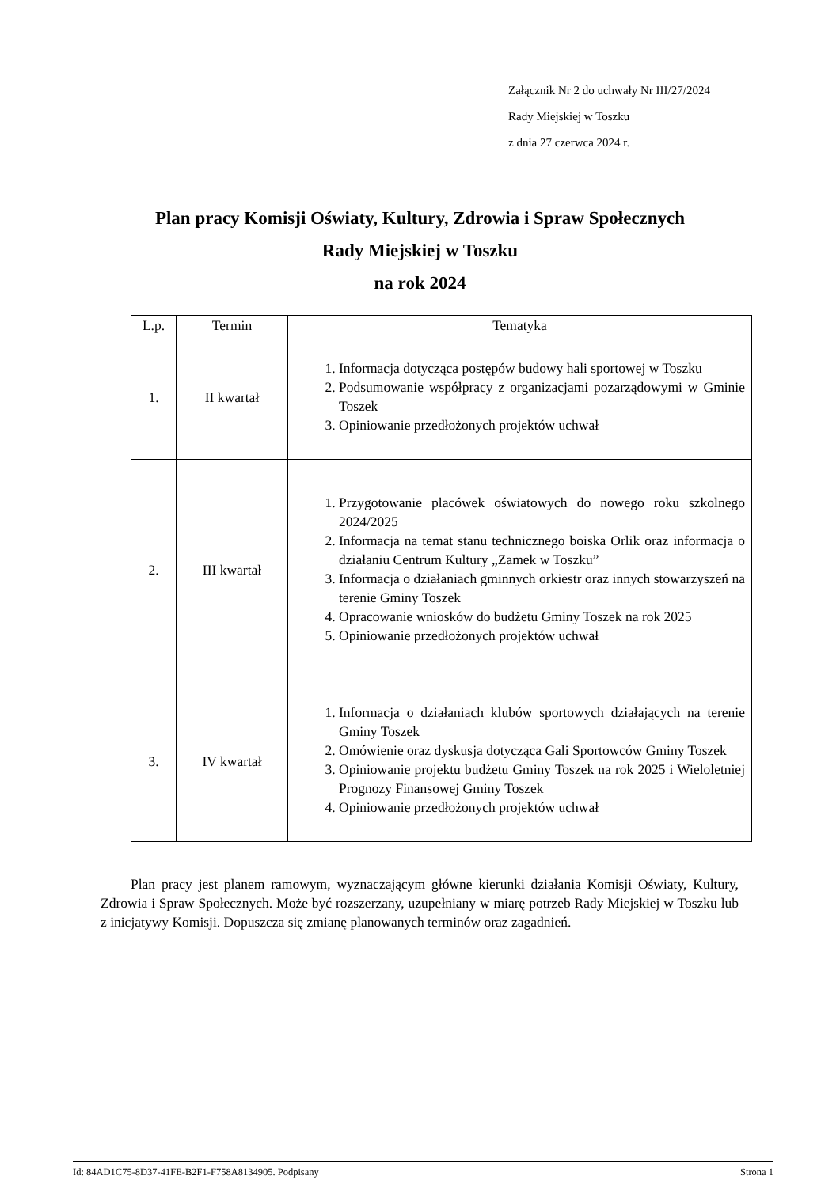Załącznik Nr 2 do uchwały Nr III/27/2024
Rady Miejskiej w Toszku
z dnia 27 czerwca 2024 r.
Plan pracy Komisji Oświaty, Kultury, Zdrowia i Spraw Społecznych
Rady Miejskiej w Toszku
na rok 2024
| L.p. | Termin | Tematyka |
| --- | --- | --- |
| 1. | II kwartał | 1. Informacja dotycząca postępów budowy hali sportowej w Toszku 2. Podsumowanie współpracy z organizacjami pozarządowymi w Gminie Toszek 3. Opiniowanie przedłożonych projektów uchwał |
| 2. | III kwartał | 1. Przygotowanie placówek oświatowych do nowego roku szkolnego 2024/2025 2. Informacja na temat stanu technicznego boiska Orlik oraz informacja o działaniu Centrum Kultury „Zamek w Toszku” 3. Informacja o działaniach gminnych orkiestr oraz innych stowarzyszeń na terenie Gminy Toszek 4. Opracowanie wniosków do budżetu Gminy Toszek na rok 2025 5. Opiniowanie przedłożonych projektów uchwał |
| 3. | IV kwartał | 1. Informacja o działaniach klubów sportowych działających na terenie Gminy Toszek 2. Omówienie oraz dyskusja dotycząca Gali Sportowców Gminy Toszek 3. Opiniowanie projektu budżetu Gminy Toszek na rok 2025 i Wieloletniej Prognozy Finansowej Gminy Toszek 4. Opiniowanie przedłożonych projektów uchwał |
Plan pracy jest planem ramowym, wyznaczającym główne kierunki działania Komisji Oświaty, Kultury, Zdrowia i Spraw Społecznych. Może być rozszerzany, uzupełniany w miarę potrzeb Rady Miejskiej w Toszku lub z inicjatywy Komisji. Dopuszcza się zmianę planowanych terminów oraz zagadnień.
Id: 84AD1C75-8D37-41FE-B2F1-F758A8134905. Podpisany Strona 1